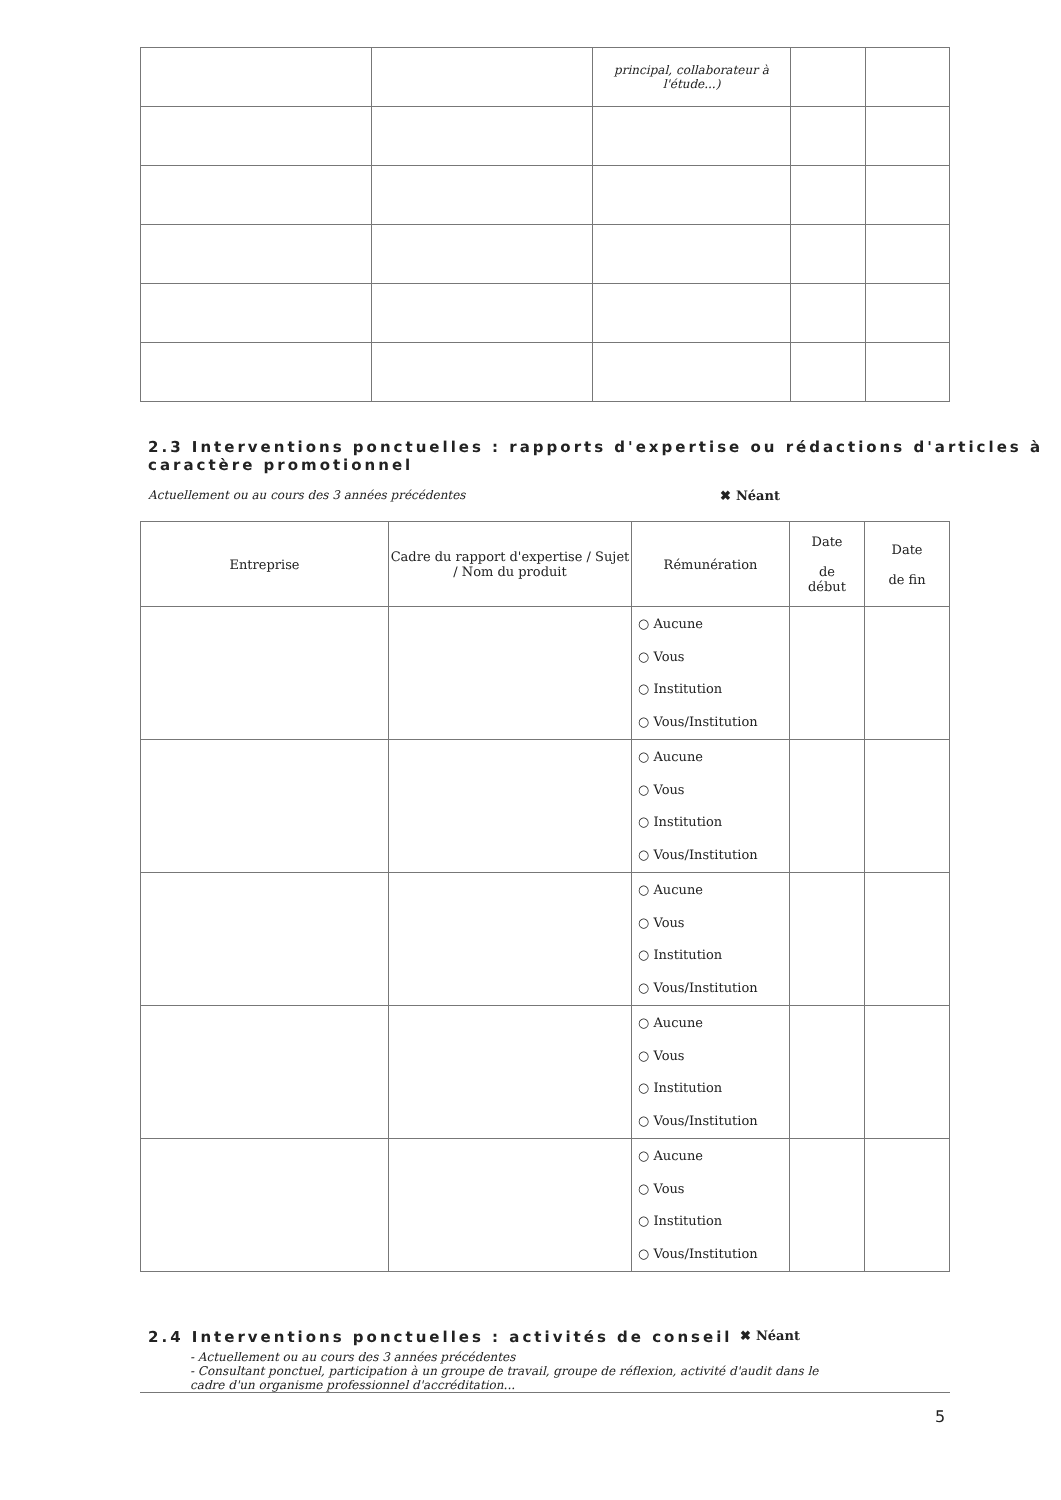| | | principal, collaborateur à l'étude...) | | |
2.3 Interventions ponctuelles : rapports d'expertise ou rédactions d'articles à caractère promotionnel
Actuellement ou au cours des 3 années précédentes ✖ Néant
| Entreprise | Cadre du rapport d'expertise / Sujet / Nom du produit | Rémunération | Date de début | Date de fin |
| --- | --- | --- | --- | --- |
| | | ○ Aucune ○ Vous ○ Institution ○ Vous/Institution | | |
| | | ○ Aucune ○ Vous ○ Institution ○ Vous/Institution | | |
| | | ○ Aucune ○ Vous ○ Institution ○ Vous/Institution | | |
| | | ○ Aucune ○ Vous ○ Institution ○ Vous/Institution | | |
| | | ○ Aucune ○ Vous ○ Institution ○ Vous/Institution | | |
2.4 Interventions ponctuelles : activités de conseil
✖ Néant
- Actuellement ou au cours des 3 années précédentes
- Consultant ponctuel, participation à un groupe de travail, groupe de réflexion, activité d'audit dans le cadre d'un organisme professionnel d'accréditation...
5